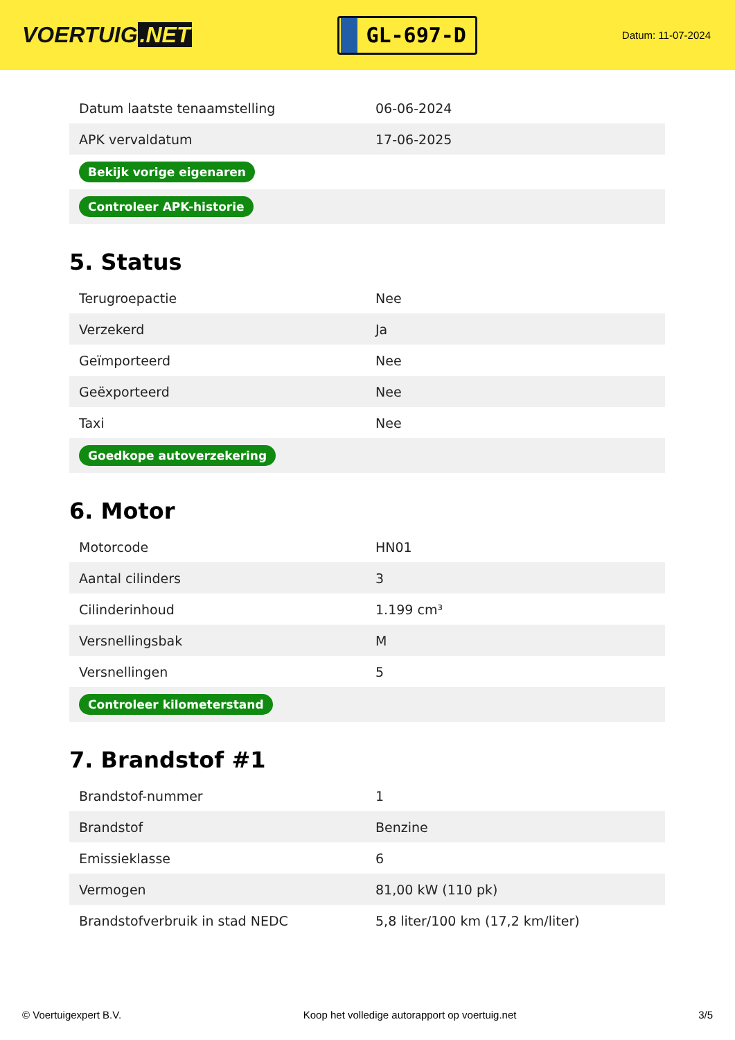VOERTUIG.NET
GL-697-D
Datum: 11-07-2024
| Datum laatste tenaamstelling | 06-06-2024 |
| APK vervaldatum | 17-06-2025 |
| Bekijk vorige eigenaren | |
| Controleer APK-historie | |
5. Status
| Terugroepactie | Nee |
| Verzekerd | Ja |
| Geïmporteerd | Nee |
| Geëxporteerd | Nee |
| Taxi | Nee |
| Goedkope autoverzekering | |
6. Motor
| Motorcode | HN01 |
| Aantal cilinders | 3 |
| Cilinderinhoud | 1.199 cm³ |
| Versnellingsbak | M |
| Versnellingen | 5 |
| Controleer kilometerstand | |
7. Brandstof #1
| Brandstof-nummer | 1 |
| Brandstof | Benzine |
| Emissieklasse | 6 |
| Vermogen | 81,00 kW (110 pk) |
| Brandstofverbruik in stad NEDC | 5,8 liter/100 km (17,2 km/liter) |
© Voertuigexpert B.V. Koop het volledige autorapport op voertuig.net 3/5